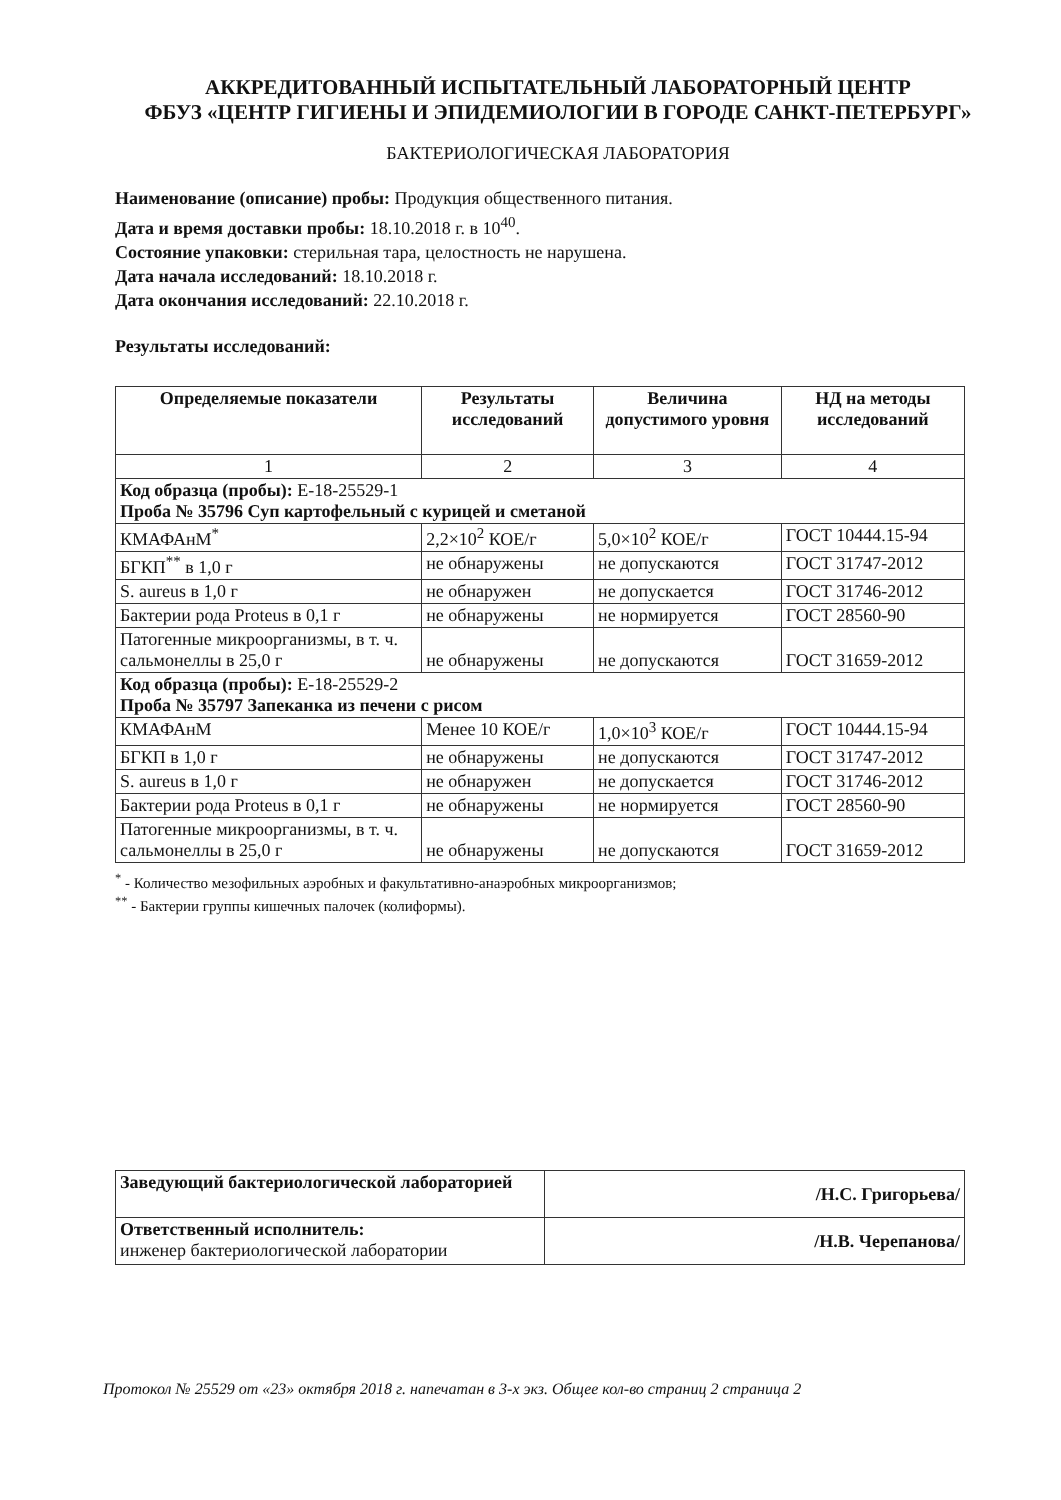АККРЕДИТОВАННЫЙ ИСПЫТАТЕЛЬНЫЙ ЛАБОРАТОРНЫЙ ЦЕНТР
ФБУЗ «ЦЕНТР ГИГИЕНЫ И ЭПИДЕМИОЛОГИИ В ГОРОДЕ САНКТ-ПЕТЕРБУРГ»
БАКТЕРИОЛОГИЧЕСКАЯ ЛАБОРАТОРИЯ
Наименование (описание) пробы: Продукция общественного питания.
Дата и время доставки пробы: 18.10.2018 г. в 10<sup>40</sup>.
Состояние упаковки: стерильная тара, целостность не нарушена.
Дата начала исследований: 18.10.2018 г.
Дата окончания исследований: 22.10.2018 г.
Результаты исследований:
| Определяемые показатели | Результаты исследований | Величина допустимого уровня | НД на методы исследований |
| --- | --- | --- | --- |
| 1 | 2 | 3 | 4 |
| Код образца (пробы): Е-18-25529-1 Проба № 35796 Суп картофельный с курицей и сметаной | | | |
| КМАФАнМ<sup>*</sup> | 2,2×10<sup>2</sup> КОЕ/г | 5,0×10<sup>2</sup> КОЕ/г | ГОСТ 10444.15-94 |
| БГКП<sup>**</sup> в 1,0 г | не обнаружены | не допускаются | ГОСТ 31747-2012 |
| S. aureus в 1,0 г | не обнаружен | не допускается | ГОСТ 31746-2012 |
| Бактерии рода Proteus в 0,1 г | не обнаружены | не нормируется | ГОСТ 28560-90 |
| Патогенные микроорганизмы, в т. ч. сальмонеллы в 25,0 г | не обнаружены | не допускаются | ГОСТ 31659-2012 |
| Код образца (пробы): Е-18-25529-2 Проба № 35797 Запеканка из печени с рисом | | | |
| КМАФАнМ | Менее 10 КОЕ/г | 1,0×10<sup>3</sup> КОЕ/г | ГОСТ 10444.15-94 |
| БГКП в 1,0 г | не обнаружены | не допускаются | ГОСТ 31747-2012 |
| S. aureus в 1,0 г | не обнаружен | не допускается | ГОСТ 31746-2012 |
| Бактерии рода Proteus в 0,1 г | не обнаружены | не нормируется | ГОСТ 28560-90 |
| Патогенные микроорганизмы, в т. ч. сальмонеллы в 25,0 г | не обнаружены | не допускаются | ГОСТ 31659-2012 |
<sup>*</sup> - Количество мезофильных аэробных и факультативно-анаэробных микроорганизмов;
<sup>**</sup> - Бактерии группы кишечных палочек (колиформы).
| Заведующий бактериологической лабораторией | /Н.С. Григорьева/ |
| Ответственный исполнитель: инженер бактериологической лаборатории | /Н.В. Черепанова/ |
Протокол № 25529 от «23» октября 2018 г. напечатан в 3-х экз. Общее кол-во страниц 2 страница 2